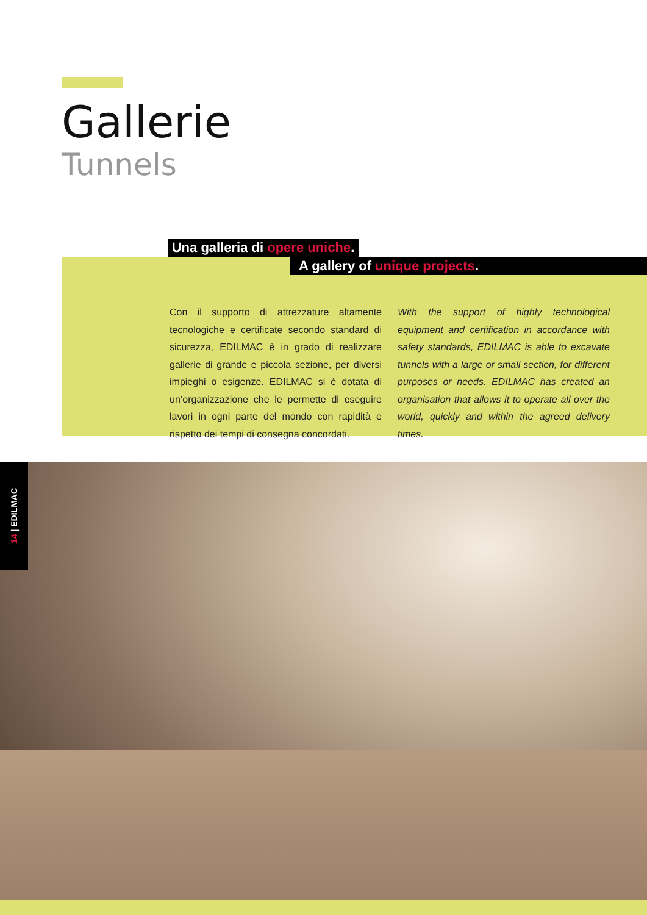Gallerie
Tunnels
Una galleria di opere uniche.
A gallery of unique projects.
Con il supporto di attrezzature altamente tecnologiche e certificate secondo standard di sicurezza, EDILMAC è in grado di realizzare gallerie di grande e piccola sezione, per diversi impieghi o esigenze. EDILMAC si è dotata di un’organizzazione che le permette di eseguire lavori in ogni parte del mondo con rapidità e rispetto dei tempi di consegna concordati.
With the support of highly technological equipment and certification in accordance with safety standards, EDILMAC is able to excavate tunnels with a large or small section, for different purposes or needs. EDILMAC has created an organisation that allows it to operate all over the world, quickly and within the agreed delivery times.
14 | EDILMAC